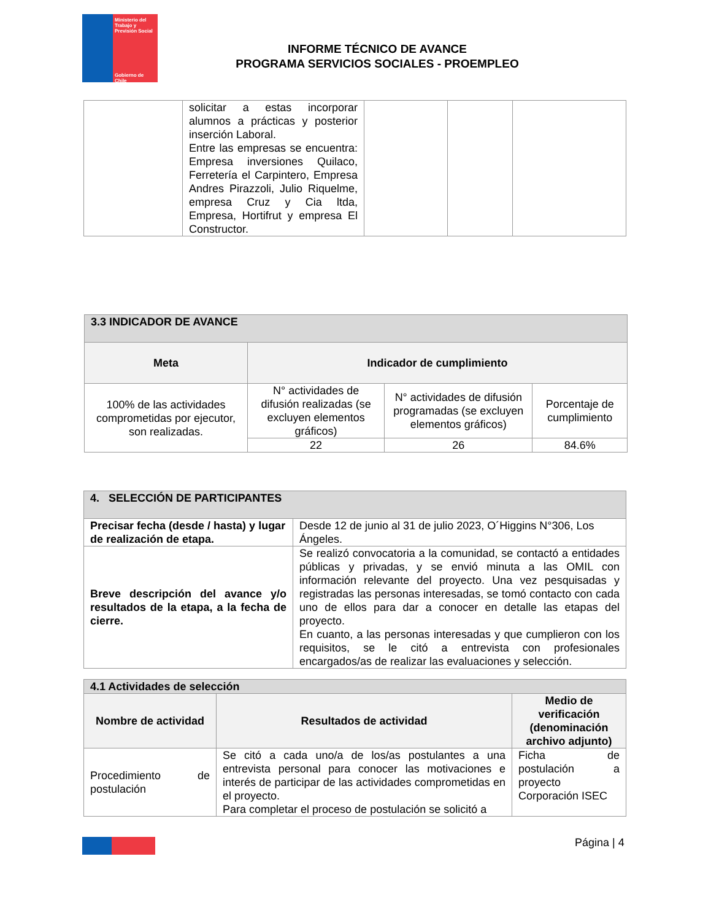Ministerio del Trabajo y Previsión Social
Gobierno de Chile
INFORME TÉCNICO DE AVANCE
PROGRAMA SERVICIOS SOCIALES - PROEMPLEO
| | solicitar a estas incorporar alumnos a prácticas y posterior inserción Laboral. Entre las empresas se encuentra: Empresa inversiones Quilaco, Ferretería el Carpintero, Empresa Andres Pirazzoli, Julio Riquelme, empresa Cruz y Cia ltda, Empresa, Hortifrut y empresa El Constructor. | | | |
| 3.3 INDICADOR DE AVANCE | | | |
| --- | --- | --- | --- |
| Meta | Indicador de cumplimiento | | |
| 100% de las actividades comprometidas por ejecutor, son realizadas. | N° actividades de difusión realizadas (se excluyen elementos gráficos) | N° actividades de difusión programadas (se excluyen elementos gráficos) | Porcentaje de cumplimiento |
| | 22 | 26 | 84.6% |
| 4. SELECCIÓN DE PARTICIPANTES | |
| --- | --- |
| Precisar fecha (desde / hasta) y lugar de realización de etapa. | Desde 12 de junio al 31 de julio 2023, O´Higgins N°306, Los Ángeles. |
| Breve descripción del avance y/o resultados de la etapa, a la fecha de cierre. | Se realizó convocatoria a la comunidad, se contactó a entidades públicas y privadas, y se envió minuta a las OMIL con información relevante del proyecto. Una vez pesquisadas y registradas las personas interesadas, se tomó contacto con cada uno de ellos para dar a conocer en detalle las etapas del proyecto. En cuanto, a las personas interesadas y que cumplieron con los requisitos, se le citó a entrevista con profesionales encargados/as de realizar las evaluaciones y selección. |
| 4.1 Actividades de selección | | |
| --- | --- | --- |
| Nombre de actividad | Resultados de actividad | Medio de verificación (denominación archivo adjunto) |
| Procedimiento de postulación | Se citó a cada uno/a de los/as postulantes a una entrevista personal para conocer las motivaciones e interés de participar de las actividades comprometidas en el proyecto. Para completar el proceso de postulación se solicitó a | Ficha de postulación a proyecto Corporación ISEC |
Página | 4